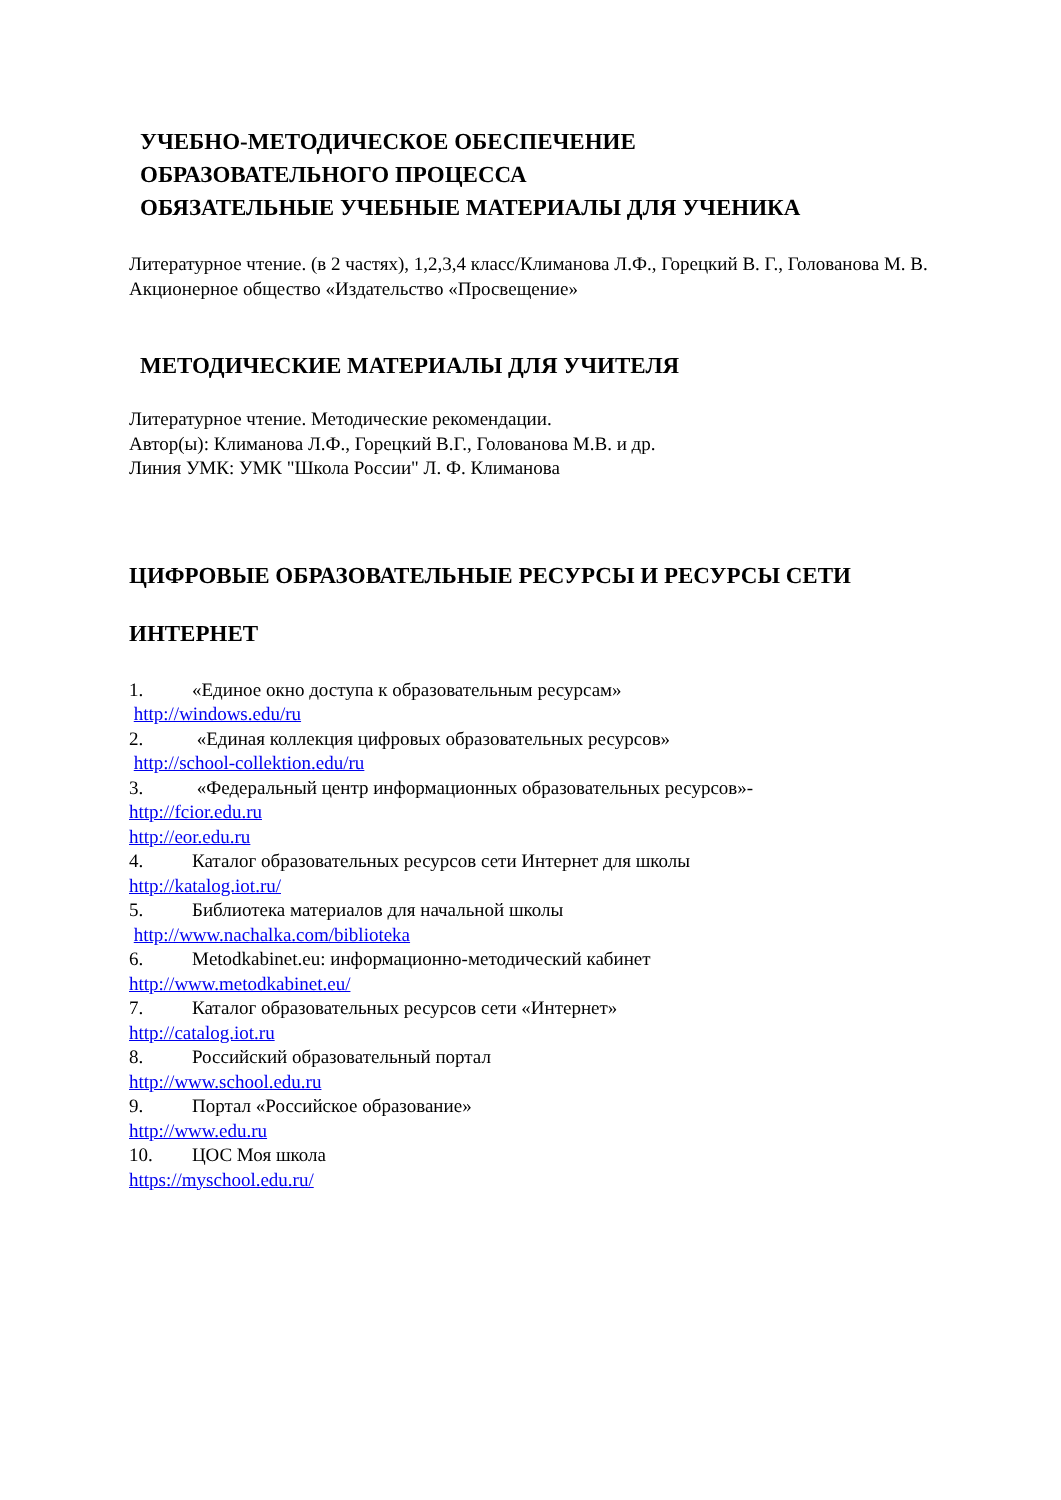УЧЕБНО-МЕТОДИЧЕСКОЕ ОБЕСПЕЧЕНИЕ
ОБРАЗОВАТЕЛЬНОГО ПРОЦЕССА
ОБЯЗАТЕЛЬНЫЕ УЧЕБНЫЕ МАТЕРИАЛЫ ДЛЯ УЧЕНИКА
Литературное чтение. (в 2 частях), 1,2,3,4 класс/Климанова Л.Ф., Горецкий В. Г., Голованова М. В.
Акционерное общество «Издательство «Просвещение»
МЕТОДИЧЕСКИЕ МАТЕРИАЛЫ ДЛЯ УЧИТЕЛЯ
Литературное чтение. Методические рекомендации.
Автор(ы): Климанова Л.Ф., Горецкий В.Г., Голованова М.В. и др.
Линия УМК: УМК "Школа России" Л. Ф. Климанова
ЦИФРОВЫЕ ОБРАЗОВАТЕЛЬНЫЕ РЕСУРСЫ И РЕСУРСЫ СЕТИ
ИНТЕРНЕТ
1. «Единое окно доступа к образовательным ресурсам»
http://windows.edu/ru
2. «Единая коллекция цифровых образовательных ресурсов»
http://school-collektion.edu/ru
3. «Федеральный центр информационных образовательных ресурсов»-
http://fcior.edu.ru
http://eor.edu.ru
4. Каталог образовательных ресурсов сети Интернет для школы
http://katalog.iot.ru/
5. Библиотека материалов для начальной школы
http://www.nachalka.com/biblioteka
6. Metodkabinet.eu: информационно-методический кабинет
http://www.metodkabinet.eu/
7. Каталог образовательных ресурсов сети «Интернет»
http://catalog.iot.ru
8. Российский образовательный портал
http://www.school.edu.ru
9. Портал «Российское образование»
http://www.edu.ru
10. ЦОС Моя школа
https://myschool.edu.ru/